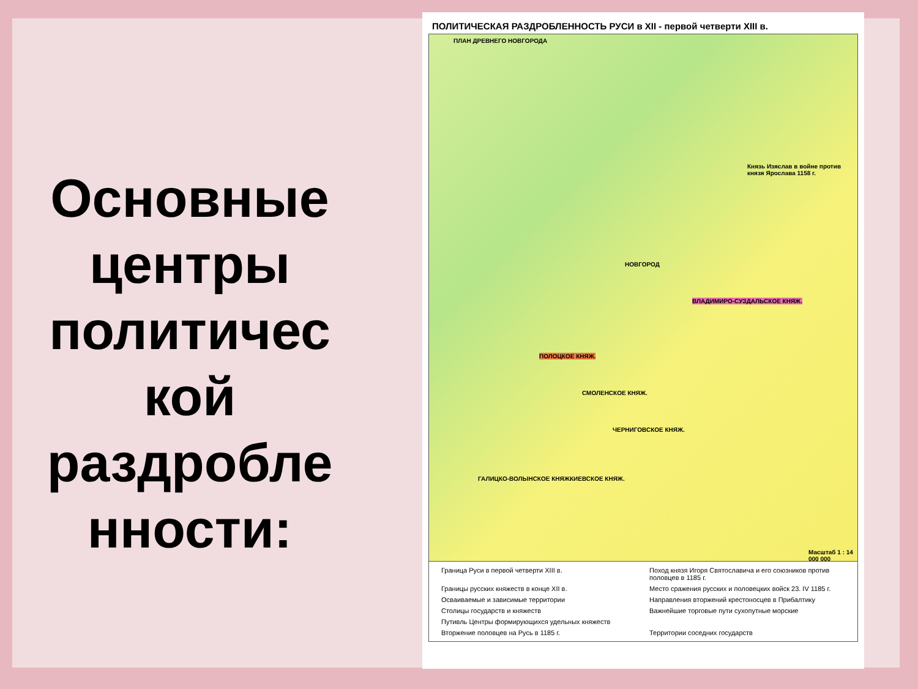Основные центры политичес кой раздробле нности:
ПОЛИТИЧЕСКАЯ РАЗДРОБЛЕННОСТЬ РУСИ в XII - первой четверти XIII в.
ПЛАН ДРЕВНЕГО НОВГОРОДА
Князь Изяслав в войне против князя Ярослава 1158 г.
НОВГОРОД
ВЛАДИМИРО-СУЗДАЛЬСКОЕ КНЯЖ.
ПОЛОЦКОЕ КНЯЖ.
СМОЛЕНСКОЕ КНЯЖ.
ЧЕРНИГОВСКОЕ КНЯЖ.
КИЕВСКОЕ КНЯЖ.
ГАЛИЦКО-ВОЛЫНСКОЕ КНЯЖ.
Масштаб 1 : 14 000 000
Граница Руси в первой четверти XIII в.
Поход князя Игоря Святославича и его союзников против половцев в 1185 г.
Границы русских княжеств в конце XII в.
Место сражения русских и половецких войск 23. IV 1185 г.
Осваиваемые и зависимые территории
Направления вторжений крестоносцев в Прибалтику
Столицы государств и княжеств
Важнейшие торговые пути сухопутные морские
Путивль Центры формирующихся удельных княжеств
Вторжение половцев на Русь в 1185 г.
Территории соседних государств